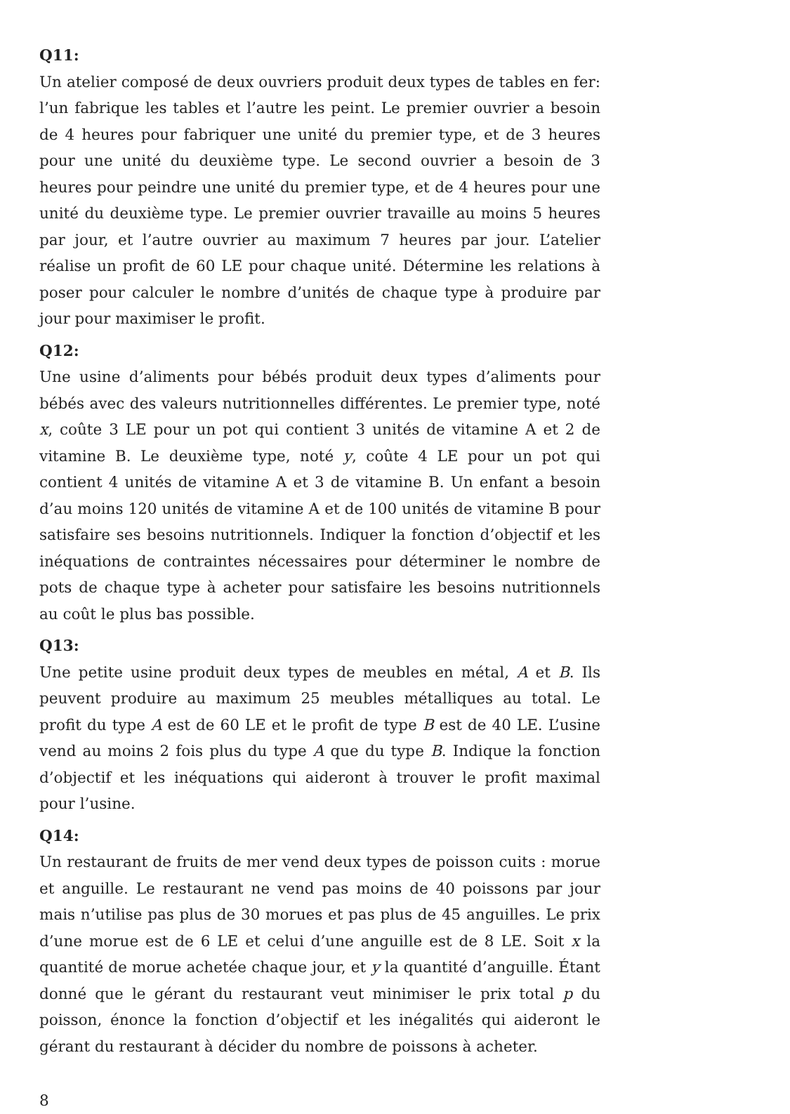Q11:
Un atelier composé de deux ouvriers produit deux types de tables en fer: l’un fabrique les tables et l’autre les peint. Le premier ouvrier a besoin de 4 heures pour fabriquer une unité du premier type, et de 3 heures pour une unité du deuxième type. Le second ouvrier a besoin de 3 heures pour peindre une unité du premier type, et de 4 heures pour une unité du deuxième type. Le premier ouvrier travaille au moins 5 heures par jour, et l’autre ouvrier au maximum 7 heures par jour. L’atelier réalise un profit de 60 LE pour chaque unité. Détermine les relations à poser pour calculer le nombre d’unités de chaque type à produire par jour pour maximiser le profit.
Q12:
Une usine d’aliments pour bébés produit deux types d’aliments pour bébés avec des valeurs nutritionnelles différentes. Le premier type, noté x, coûte 3 LE pour un pot qui contient 3 unités de vitamine A et 2 de vitamine B. Le deuxième type, noté y, coûte 4 LE pour un pot qui contient 4 unités de vitamine A et 3 de vitamine B. Un enfant a besoin d’au moins 120 unités de vitamine A et de 100 unités de vitamine B pour satisfaire ses besoins nutritionnels. Indiquer la fonction d’objectif et les inéquations de contraintes nécessaires pour déterminer le nombre de pots de chaque type à acheter pour satisfaire les besoins nutritionnels au coût le plus bas possible.
Q13:
Une petite usine produit deux types de meubles en métal, A et B. Ils peuvent produire au maximum 25 meubles métalliques au total. Le profit du type A est de 60 LE et le profit de type B est de 40 LE. L’usine vend au moins 2 fois plus du type A que du type B. Indique la fonction d’objectif et les inéquations qui aideront à trouver le profit maximal pour l’usine.
Q14:
Un restaurant de fruits de mer vend deux types de poisson cuits : morue et anguille. Le restaurant ne vend pas moins de 40 poissons par jour mais n’utilise pas plus de 30 morues et pas plus de 45 anguilles. Le prix d’une morue est de 6 LE et celui d’une anguille est de 8 LE. Soit x la quantité de morue achetée chaque jour, et y la quantité d’anguille. Étant donné que le gérant du restaurant veut minimiser le prix total p du poisson, énonce la fonction d’objectif et les inégalités qui aideront le gérant du restaurant à décider du nombre de poissons à acheter.
8